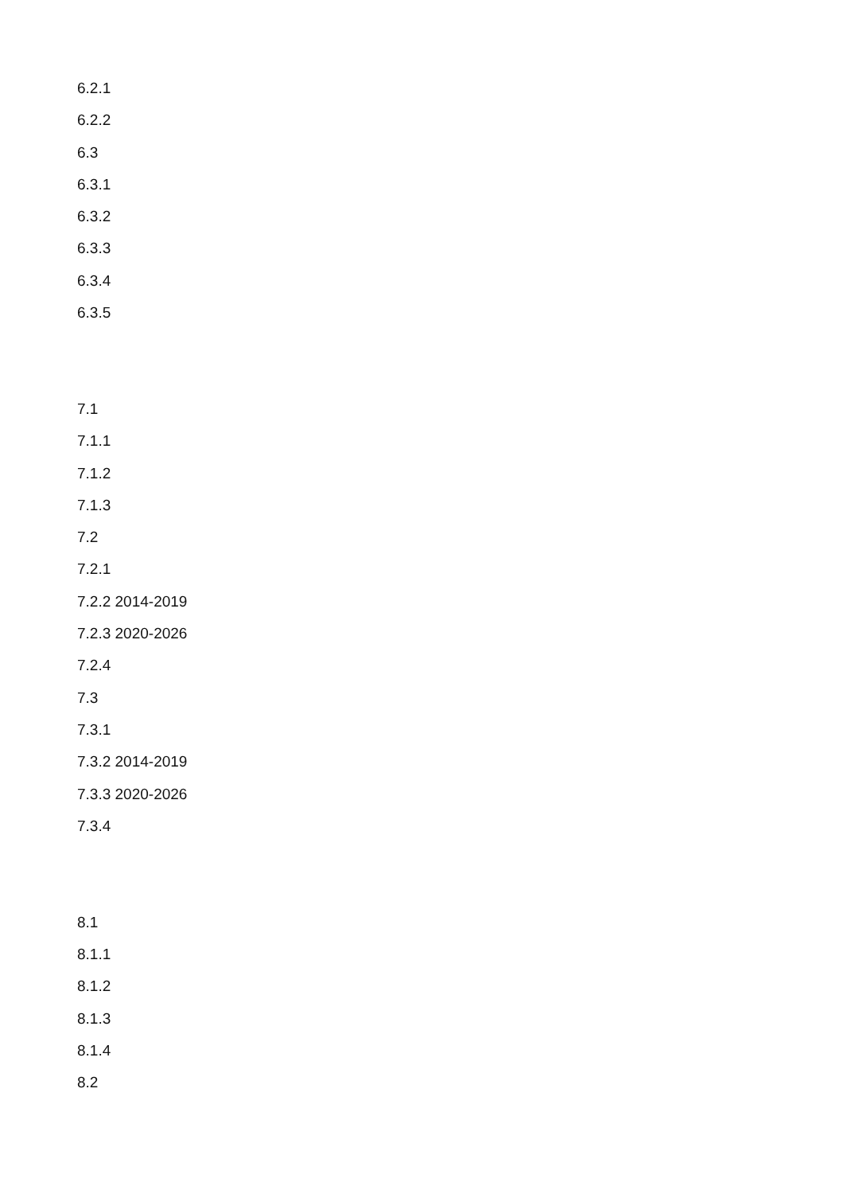6.2.1
6.2.2
6.3
6.3.1
6.3.2
6.3.3
6.3.4
6.3.5
7.1
7.1.1
7.1.2
7.1.3
7.2
7.2.1
7.2.2 2014-2019
7.2.3 2020-2026
7.2.4
7.3
7.3.1
7.3.2 2014-2019
7.3.3 2020-2026
7.3.4
8.1
8.1.1
8.1.2
8.1.3
8.1.4
8.2